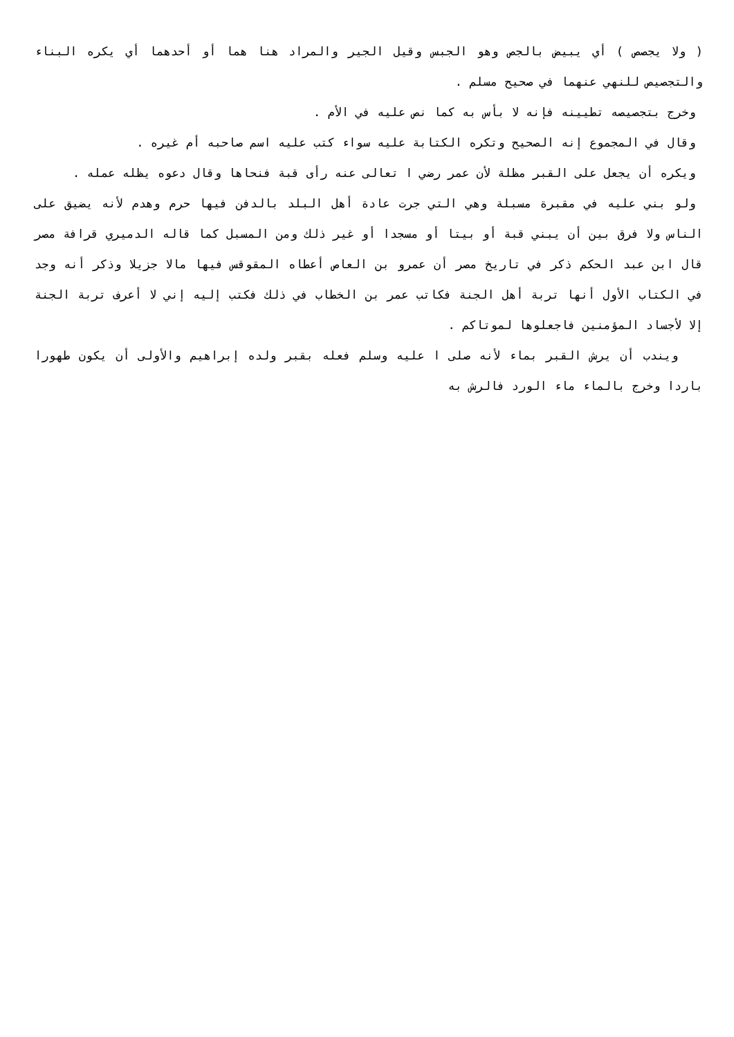( ولا يجصص ) أي يبيض بالجص وهو الجبس وقيل الجير والمراد هنا هما أو أحدهما أي يكره البناء والتجصيص للنهي عنهما في صحيح مسلم .
وخرج بتجصيصه تطيينه فإنه لا بأس به كما نص عليه في الأم .
وقال في المجموع إنه الصحيح وتكره الكتابة عليه سواء كتب عليه اسم صاحبه أم غيره .
ويكره أن يجعل على القبر مظلة لأن عمر رضي ا تعالى عنه رأى قبة فنحاها وقال دعوه يظله عمله .
ولو بني عليه في مقبرة مسبلة وهي التي جرت عادة أهل البلد بالدفن فيها حرم وهدم لأنه يضيق على الناس ولا فرق بين أن يبني قبة أو بيتا أو مسجدا أو غير ذلك ومن المسبل كما قاله الدميري قرافة مصر قال ابن عبد الحكم ذكر في تاريخ مصر أن عمرو بن العاص أعطاه المقوقس فيها مالا جزيلا وذكر أنه وجد في الكتاب الأول أنها تربة أهل الجنة فكاتب عمر بن الخطاب في ذلك فكتب إليه إني لا أعرف تربة الجنة إلا لأجساد المؤمنين فاجعلوها لموتاكم .
ويندب أن يرش القبر بماء لأنه صلى ا عليه وسلم فعله بقبر ولده إبراهيم والأولى أن يكون طهورا باردا وخرج بالماء ماء الورد فالرش به